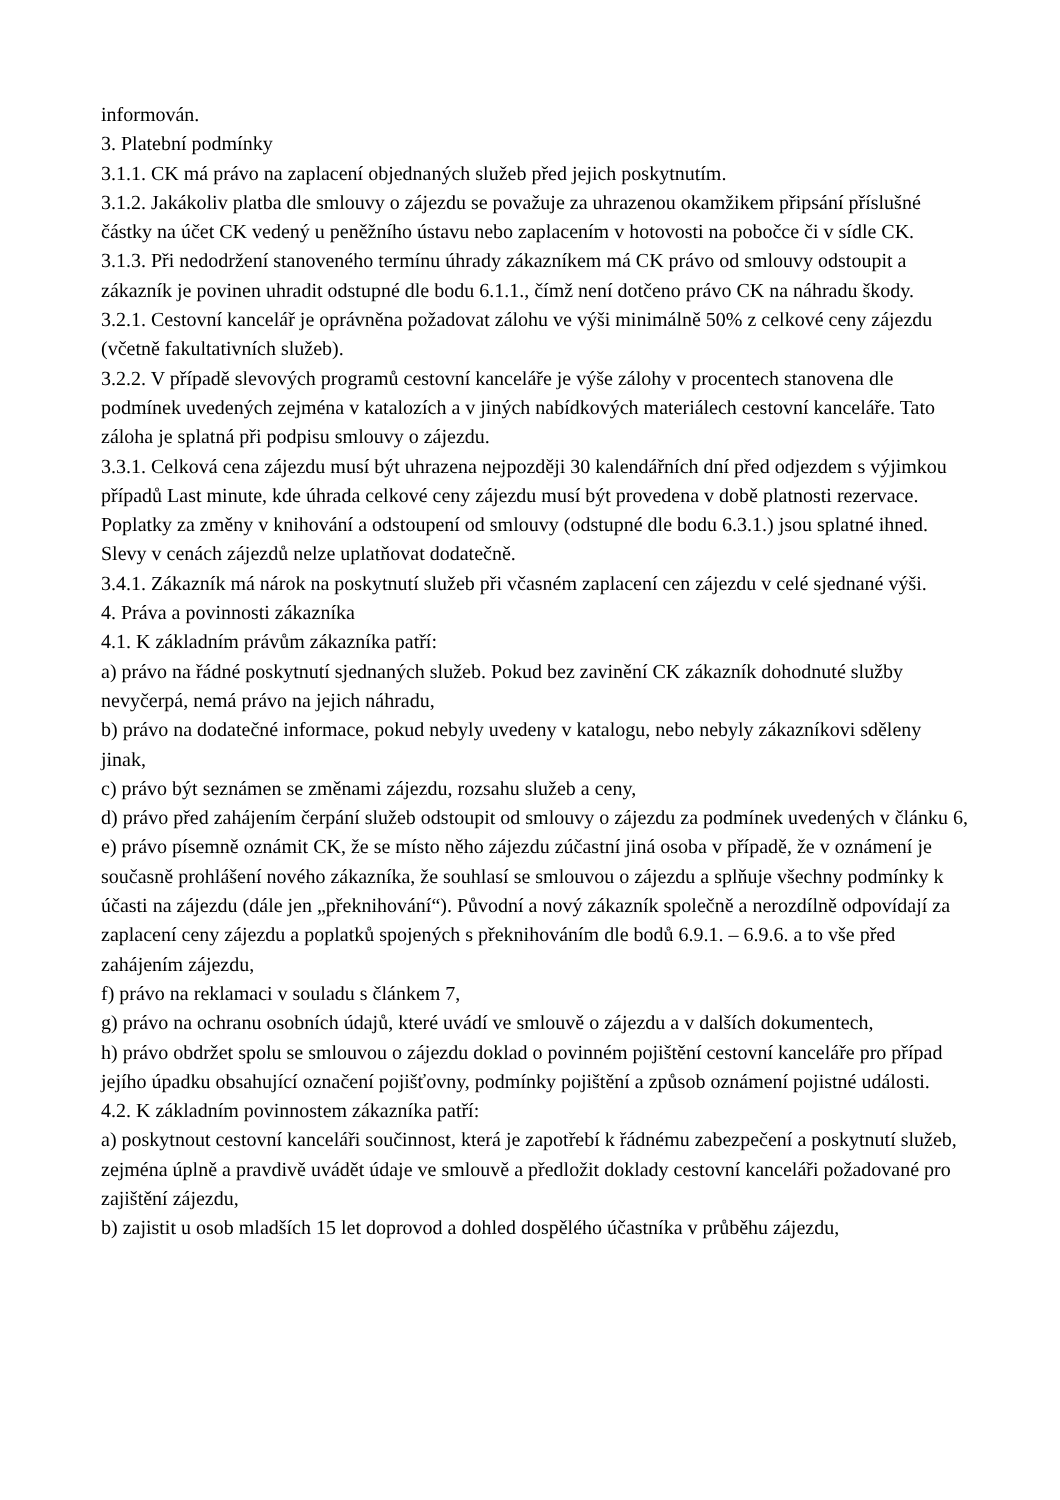informován.
3. Platební podmínky
3.1.1. CK má právo na zaplacení objednaných služeb před jejich poskytnutím.
3.1.2. Jakákoliv platba dle smlouvy o zájezdu se považuje za uhrazenou okamžikem připsání příslušné částky na účet CK vedený u peněžního ústavu nebo zaplacením v hotovosti na pobočce či v sídle CK.
3.1.3. Při nedodržení stanoveného termínu úhrady zákazníkem má CK právo od smlouvy odstoupit a zákazník je povinen uhradit odstupné dle bodu 6.1.1., čímž není dotčeno právo CK na náhradu škody.
3.2.1. Cestovní kancelář je oprávněna požadovat zálohu ve výši minimálně 50% z celkové ceny zájezdu (včetně fakultativních služeb).
3.2.2. V případě slevových programů cestovní kanceláře je výše zálohy v procentech stanovena dle podmínek uvedených zejména v katalozích a v jiných nabídkových materiálech cestovní kanceláře. Tato záloha je splatná při podpisu smlouvy o zájezdu.
3.3.1. Celková cena zájezdu musí být uhrazena nejpozději 30 kalendářních dní před odjezdem s výjimkou případů Last minute, kde úhrada celkové ceny zájezdu musí být provedena v době platnosti rezervace. Poplatky za změny v knihování a odstoupení od smlouvy (odstupné dle bodu 6.3.1.) jsou splatné ihned. Slevy v cenách zájezdů nelze uplatňovat dodatečně.
3.4.1. Zákazník má nárok na poskytnutí služeb při včasném zaplacení cen zájezdu v celé sjednané výši.
4. Práva a povinnosti zákazníka
4.1. K základním právům zákazníka patří:
a) právo na řádné poskytnutí sjednaných služeb. Pokud bez zavinění CK zákazník dohodnuté služby nevyčerpá, nemá právo na jejich náhradu,
b) právo na dodatečné informace, pokud nebyly uvedeny v katalogu, nebo nebyly zákazníkovi sděleny jinak,
c) právo být seznámen se změnami zájezdu, rozsahu služeb a ceny,
d) právo před zahájením čerpání služeb odstoupit od smlouvy o zájezdu za podmínek uvedených v článku 6,
e) právo písemně oznámit CK, že se místo něho zájezdu zúčastní jiná osoba v případě, že v oznámení je současně prohlášení nového zákazníka, že souhlasí se smlouvou o zájezdu a splňuje všechny podmínky k účasti na zájezdu (dále jen „překnihování“). Původní a nový zákazník společně a nerozdílně odpovídají za zaplacení ceny zájezdu a poplatků spojených s překnihováním dle bodů 6.9.1. – 6.9.6. a to vše před zahájením zájezdu,
f) právo na reklamaci v souladu s článkem 7,
g) právo na ochranu osobních údajů, které uvádí ve smlouvě o zájezdu a v dalších dokumentech,
h) právo obdržet spolu se smlouvou o zájezdu doklad o povinném pojištění cestovní kanceláře pro případ jejího úpadku obsahující označení pojišťovny, podmínky pojištění a způsob oznámení pojistné události.
4.2. K základním povinnostem zákazníka patří:
a) poskytnout cestovní kanceláři součinnost, která je zapotřebí k řádnému zabezpečení a poskytnutí služeb, zejména úplně a pravdivě uvádět údaje ve smlouvě a předložit doklady cestovní kanceláři požadované pro zajištění zájezdu,
b) zajistit u osob mladších 15 let doprovod a dohled dospělého účastníka v průběhu zájezdu,